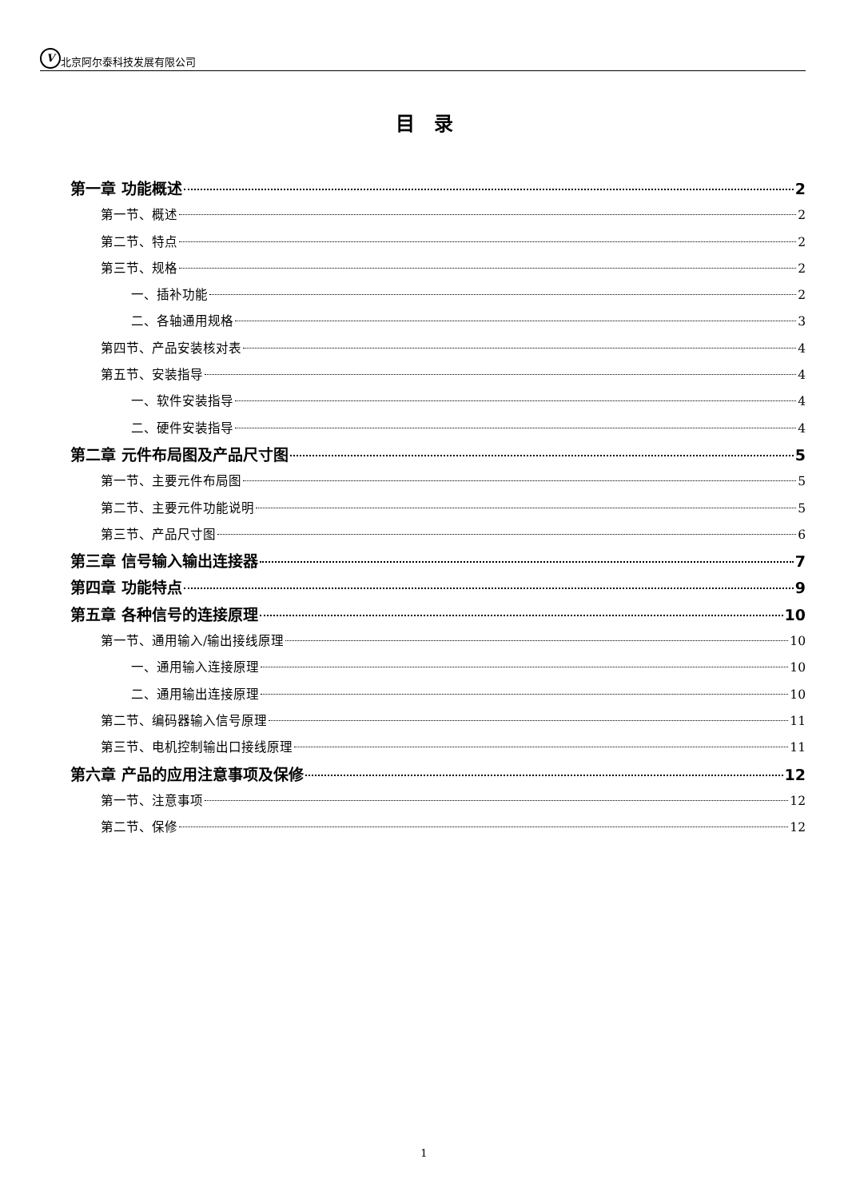V北京阿尔泰科技发展有限公司
目　录
第一章 功能概述 2
第一节、概述 2
第二节、特点 2
第三节、规格 2
一、插补功能 2
二、各轴通用规格 3
第四节、产品安装核对表 4
第五节、安装指导 4
一、软件安装指导 4
二、硬件安装指导 4
第二章 元件布局图及产品尺寸图 5
第一节、主要元件布局图 5
第二节、主要元件功能说明 5
第三节、产品尺寸图 6
第三章 信号输入输出连接器 7
第四章 功能特点 9
第五章 各种信号的连接原理 10
第一节、通用输入/输出接线原理 10
一、通用输入连接原理 10
二、通用输出连接原理 10
第二节、编码器输入信号原理 11
第三节、电机控制输出口接线原理 11
第六章 产品的应用注意事项及保修 12
第一节、注意事项 12
第二节、保修 12
1